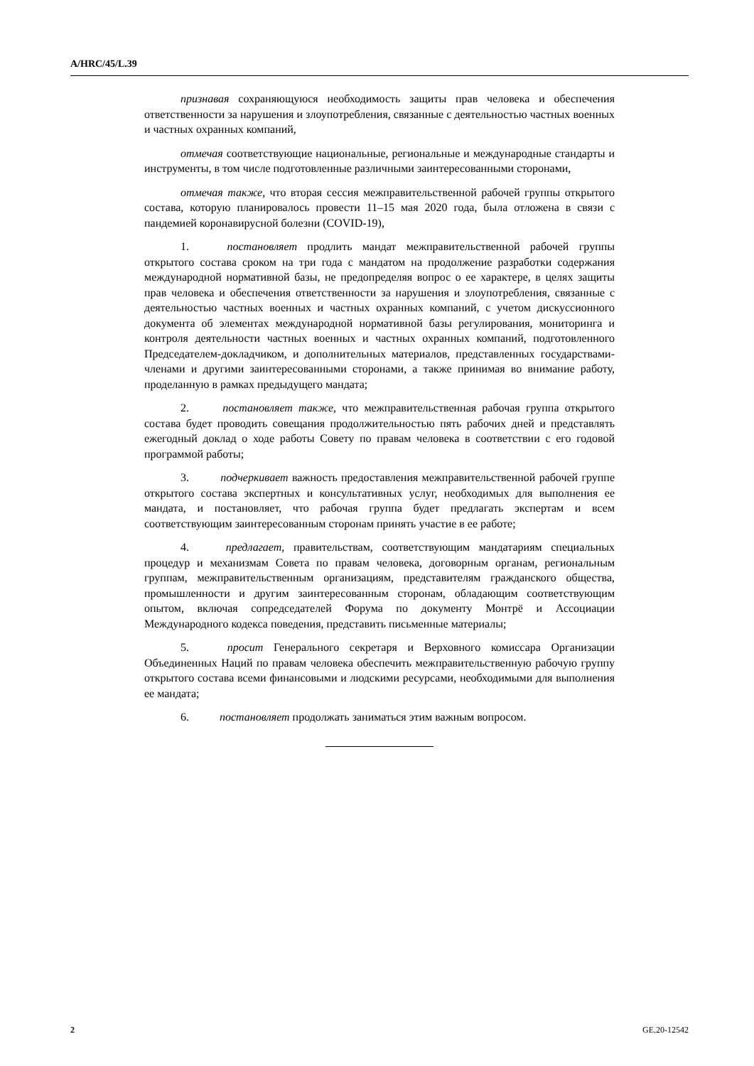A/HRC/45/L.39
признавая сохраняющуюся необходимость защиты прав человека и обеспечения ответственности за нарушения и злоупотребления, связанные с деятельностью частных военных и частных охранных компаний,
отмечая соответствующие национальные, региональные и международные стандарты и инструменты, в том числе подготовленные различными заинтересованными сторонами,
отмечая также, что вторая сессия межправительственной рабочей группы открытого состава, которую планировалось провести 11–15 мая 2020 года, была отложена в связи с пандемией коронавирусной болезни (COVID-19),
1. постановляет продлить мандат межправительственной рабочей группы открытого состава сроком на три года с мандатом на продолжение разработки содержания международной нормативной базы, не предопределяя вопрос о ее характере, в целях защиты прав человека и обеспечения ответственности за нарушения и злоупотребления, связанные с деятельностью частных военных и частных охранных компаний, с учетом дискуссионного документа об элементах международной нормативной базы регулирования, мониторинга и контроля деятельности частных военных и частных охранных компаний, подготовленного Председателем-докладчиком, и дополнительных материалов, представленных государствами-членами и другими заинтересованными сторонами, а также принимая во внимание работу, проделанную в рамках предыдущего мандата;
2. постановляет также, что межправительственная рабочая группа открытого состава будет проводить совещания продолжительностью пять рабочих дней и представлять ежегодный доклад о ходе работы Совету по правам человека в соответствии с его годовой программой работы;
3. подчеркивает важность предоставления межправительственной рабочей группе открытого состава экспертных и консультативных услуг, необходимых для выполнения ее мандата, и постановляет, что рабочая группа будет предлагать экспертам и всем соответствующим заинтересованным сторонам принять участие в ее работе;
4. предлагает, правительствам, соответствующим мандатариям специальных процедур и механизмам Совета по правам человека, договорным органам, региональным группам, межправительственным организациям, представителям гражданского общества, промышленности и другим заинтересованным сторонам, обладающим соответствующим опытом, включая сопредседателей Форума по документу Монтрё и Ассоциации Международного кодекса поведения, представить письменные материалы;
5. просит Генерального секретаря и Верховного комиссара Организации Объединенных Наций по правам человека обеспечить межправительственную рабочую группу открытого состава всеми финансовыми и людскими ресурсами, необходимыми для выполнения ее мандата;
6. постановляет продолжать заниматься этим важным вопросом.
2 GE.20-12542